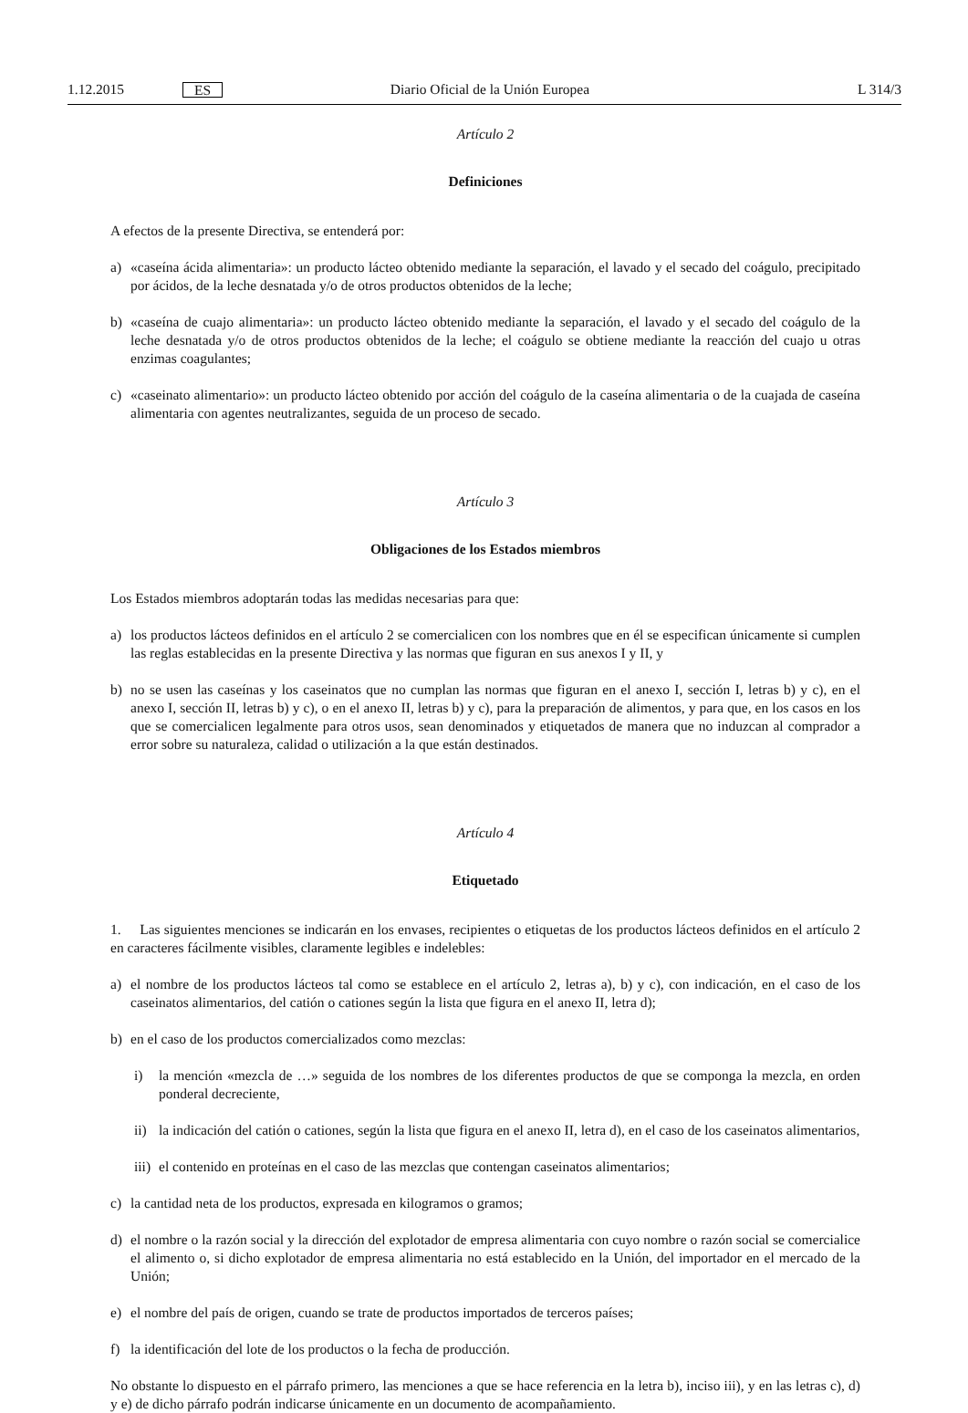1.12.2015 ES Diario Oficial de la Unión Europea L 314/3
Artículo 2
Definiciones
A efectos de la presente Directiva, se entenderá por:
a) «caseína ácida alimentaria»: un producto lácteo obtenido mediante la separación, el lavado y el secado del coágulo, precipitado por ácidos, de la leche desnatada y/o de otros productos obtenidos de la leche;
b) «caseína de cuajo alimentaria»: un producto lácteo obtenido mediante la separación, el lavado y el secado del coágulo de la leche desnatada y/o de otros productos obtenidos de la leche; el coágulo se obtiene mediante la reacción del cuajo u otras enzimas coagulantes;
c) «caseinato alimentario»: un producto lácteo obtenido por acción del coágulo de la caseína alimentaria o de la cuajada de caseína alimentaria con agentes neutralizantes, seguida de un proceso de secado.
Artículo 3
Obligaciones de los Estados miembros
Los Estados miembros adoptarán todas las medidas necesarias para que:
a) los productos lácteos definidos en el artículo 2 se comercialicen con los nombres que en él se especifican únicamente si cumplen las reglas establecidas en la presente Directiva y las normas que figuran en sus anexos I y II, y
b) no se usen las caseínas y los caseinatos que no cumplan las normas que figuran en el anexo I, sección I, letras b) y c), en el anexo I, sección II, letras b) y c), o en el anexo II, letras b) y c), para la preparación de alimentos, y para que, en los casos en los que se comercialicen legalmente para otros usos, sean denominados y etiquetados de manera que no induzcan al comprador a error sobre su naturaleza, calidad o utilización a la que están destinados.
Artículo 4
Etiquetado
1. Las siguientes menciones se indicarán en los envases, recipientes o etiquetas de los productos lácteos definidos en el artículo 2 en caracteres fácilmente visibles, claramente legibles e indelebles:
a) el nombre de los productos lácteos tal como se establece en el artículo 2, letras a), b) y c), con indicación, en el caso de los caseinatos alimentarios, del catión o cationes según la lista que figura en el anexo II, letra d);
b) en el caso de los productos comercializados como mezclas:
i) la mención «mezcla de …» seguida de los nombres de los diferentes productos de que se componga la mezcla, en orden ponderal decreciente,
ii) la indicación del catión o cationes, según la lista que figura en el anexo II, letra d), en el caso de los caseinatos alimentarios,
iii) el contenido en proteínas en el caso de las mezclas que contengan caseinatos alimentarios;
c) la cantidad neta de los productos, expresada en kilogramos o gramos;
d) el nombre o la razón social y la dirección del explotador de empresa alimentaria con cuyo nombre o razón social se comercialice el alimento o, si dicho explotador de empresa alimentaria no está establecido en la Unión, del importador en el mercado de la Unión;
e) el nombre del país de origen, cuando se trate de productos importados de terceros países;
f) la identificación del lote de los productos o la fecha de producción.
No obstante lo dispuesto en el párrafo primero, las menciones a que se hace referencia en la letra b), inciso iii), y en las letras c), d) y e) de dicho párrafo podrán indicarse únicamente en un documento de acompañamiento.